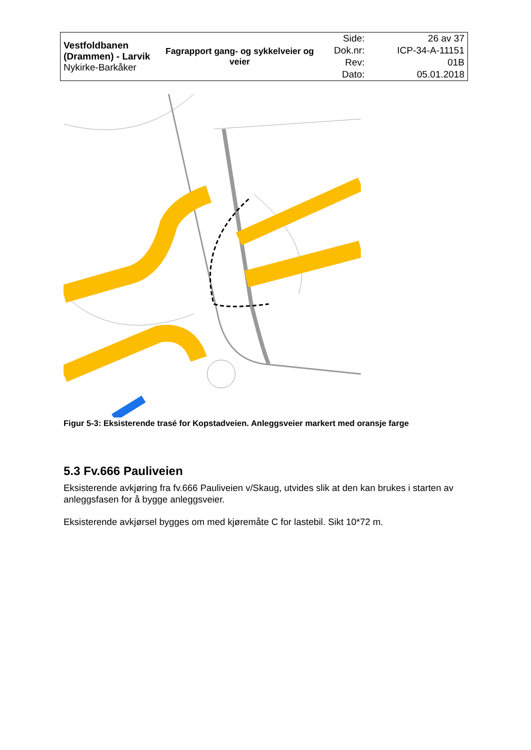| Vestfoldbanen (Drammen) - Larvik Nykirke-Barkåker | Fagrapport gang- og sykkelveier og veier | Side: | 26 av 37 |
| | | Dok.nr: | ICP-34-A-11151 |
| | | Rev: | 01B |
| | | Dato: | 05.01.2018 |
Figur 5-3: Eksisterende trasé for Kopstadveien. Anleggsveier markert med oransje farge
5.3 Fv.666 Pauliveien
Eksisterende avkjøring fra fv.666 Pauliveien v/Skaug, utvides slik at den kan brukes i starten av anleggsfasen for å bygge anleggsveier.
Eksisterende avkjørsel bygges om med kjøremåte C for lastebil. Sikt 10*72 m.